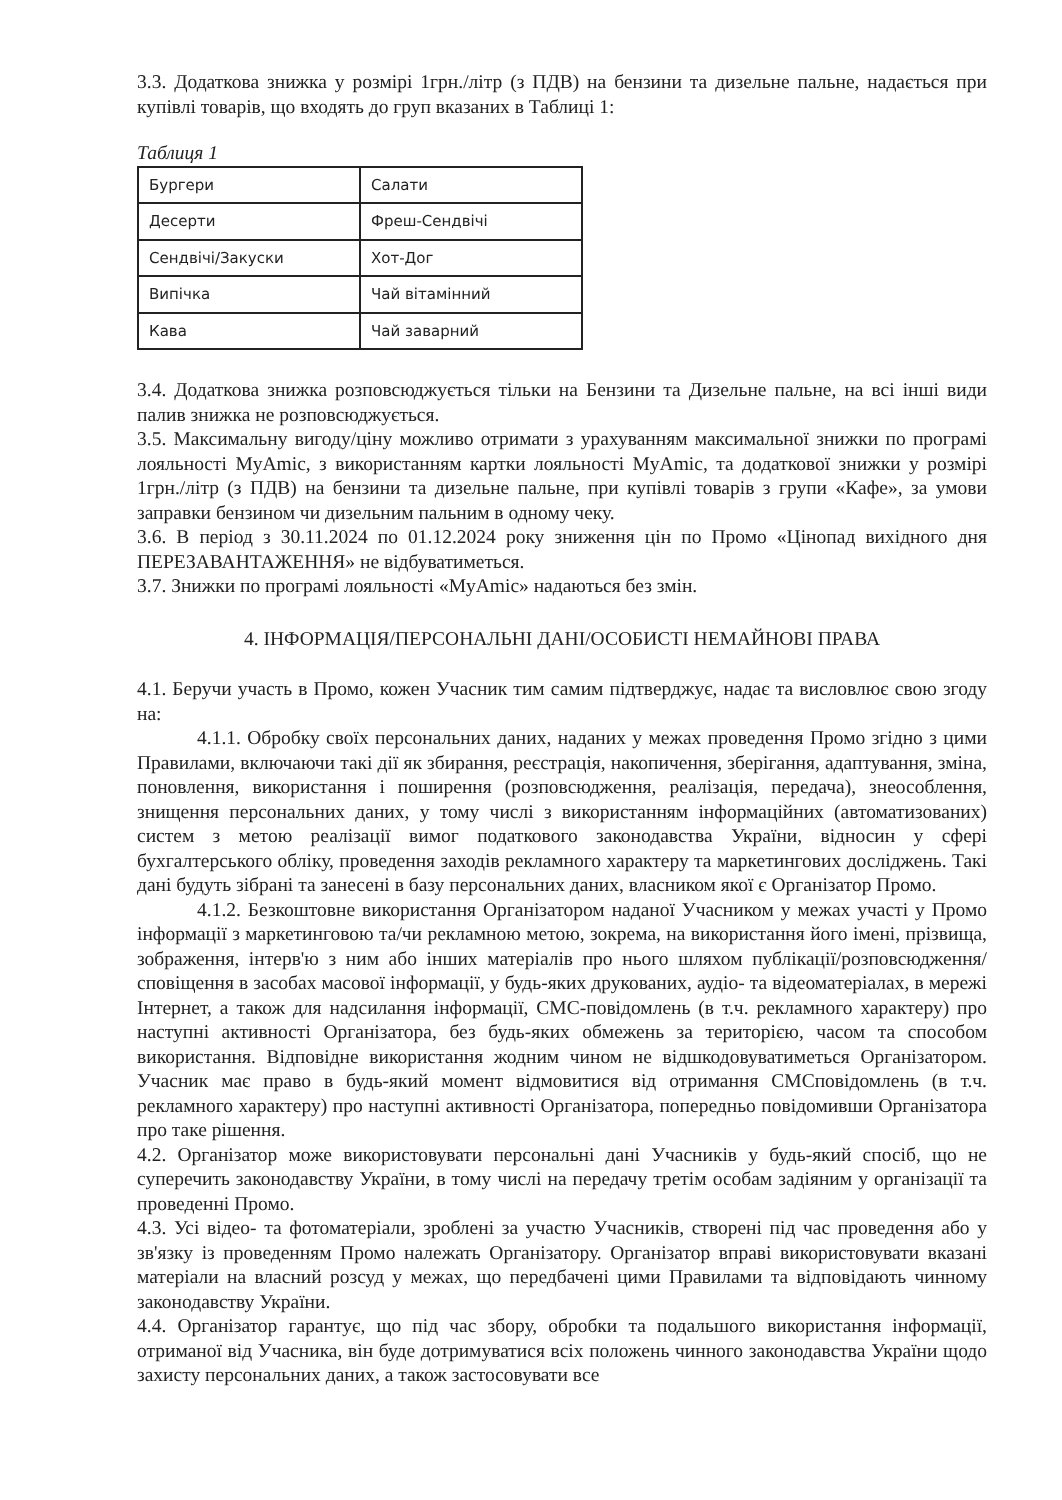3.3. Додаткова знижка у розмірі 1грн./літр (з ПДВ) на бензини та дизельне пальне, надається при купівлі товарів, що входять до груп вказаних в Таблиці 1:
Таблиця 1
| Бургери | Салати |
| Десерти | Фреш-Сендвічі |
| Сендвічі/Закуски | Хот-Дог |
| Випічка | Чай вітамінний |
| Кава | Чай заварний |
3.4. Додаткова знижка розповсюджується тільки на Бензини та Дизельне пальне, на всі інші види палив знижка не розповсюджується.
3.5. Максимальну вигоду/ціну можливо отримати з урахуванням максимальної знижки по програмі лояльності MyAmic, з використанням картки лояльності MyAmic, та додаткової знижки у розмірі 1грн./літр (з ПДВ) на бензини та дизельне пальне, при купівлі товарів з групи «Кафе», за умови заправки бензином чи дизельним пальним в одному чеку.
3.6. В період з 30.11.2024 по 01.12.2024 року зниження цін по Промо «Цінопад вихідного дня ПЕРЕЗАВАНТАЖЕННЯ» не відбуватиметься.
3.7. Знижки по програмі лояльності «MyAmic» надаються без змін.
4. ІНФОРМАЦІЯ/ПЕРСОНАЛЬНІ ДАНІ/ОСОБИСТІ НЕМАЙНОВІ ПРАВА
4.1. Беручи участь в Промо, кожен Учасник тим самим підтверджує, надає та висловлює свою згоду на:
4.1.1. Обробку своїх персональних даних, наданих у межах проведення Промо згідно з цими Правилами, включаючи такі дії як збирання, реєстрація, накопичення, зберігання, адаптування, зміна, поновлення, використання і поширення (розповсюдження, реалізація, передача), знеособлення, знищення персональних даних, у тому числі з використанням інформаційних (автоматизованих) систем з метою реалізації вимог податкового законодавства України, відносин у сфері бухгалтерського обліку, проведення заходів рекламного характеру та маркетингових досліджень. Такі дані будуть зібрані та занесені в базу персональних даних, власником якої є Організатор Промо.
4.1.2. Безкоштовне використання Організатором наданої Учасником у межах участі у Промо інформації з маркетинговою та/чи рекламною метою, зокрема, на використання його імені, прізвища, зображення, інтерв'ю з ним або інших матеріалів про нього шляхом публікації/розповсюдження/сповіщення в засобах масової інформації, у будь-яких друкованих, аудіо- та відеоматеріалах, в мережі Інтернет, а також для надсилання інформації, СМС-повідомлень (в т.ч. рекламного характеру) про наступні активності Організатора, без будь-яких обмежень за територією, часом та способом використання. Відповідне використання жодним чином не відшкодовуватиметься Організатором. Учасник має право в будь-який момент відмовитися від отримання СМСповідомлень (в т.ч. рекламного характеру) про наступні активності Організатора, попередньо повідомивши Організатора про таке рішення.
4.2. Організатор може використовувати персональні дані Учасників у будь-який спосіб, що не суперечить законодавству України, в тому числі на передачу третім особам задіяним у організації та проведенні Промо.
4.3. Усі відео- та фотоматеріали, зроблені за участю Учасників, створені під час проведення або у зв'язку із проведенням Промо належать Організатору. Організатор вправі використовувати вказані матеріали на власний розсуд у межах, що передбачені цими Правилами та відповідають чинному законодавству України.
4.4. Організатор гарантує, що під час збору, обробки та подальшого використання інформації, отриманої від Учасника, він буде дотримуватися всіх положень чинного законодавства України щодо захисту персональних даних, а також застосовувати все